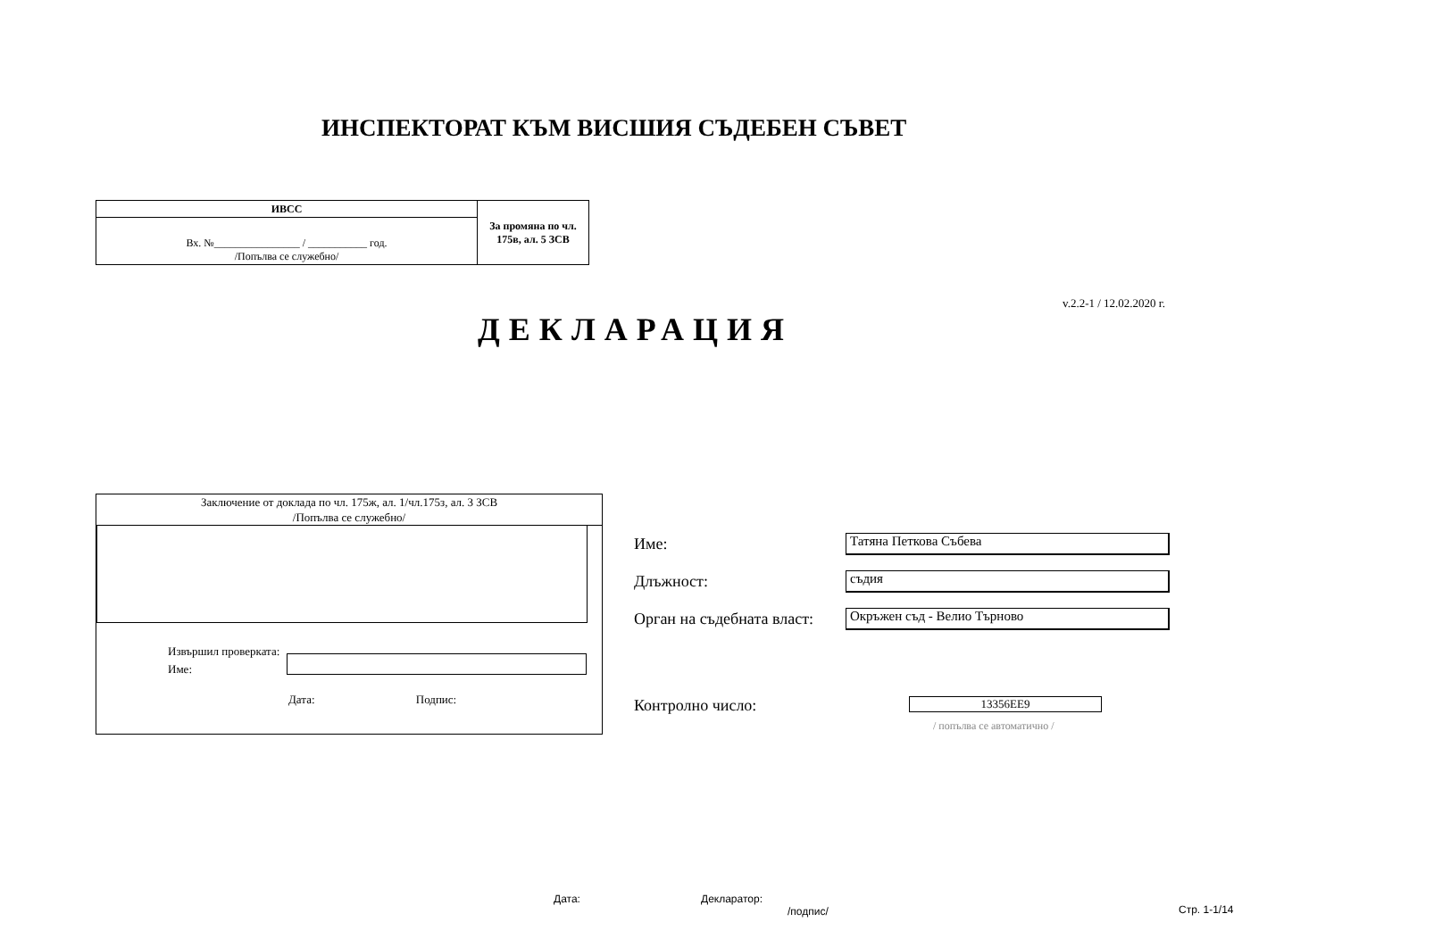ИНСПЕКТОРАТ КЪМ ВИСШИЯ СЪДЕБЕН СЪВЕТ
| ИВСС | За промяна по чл. 175в, ал. 5 ЗСВ |
| Вх. №________________ / ___________ год. /Попълва се служебно/ | |
v.2.2-1 / 12.02.2020 г.
ДЕКЛАРАЦИЯ
Заключение от доклада по чл. 175ж, ал. 1/чл.175з, ал. 3 ЗСВ
/Попълва се служебно/
Извършил проверката:
Име:
Дата: Подпис:
Име: Татяна Петкова Събева
Длъжност: съдия
Орган на съдебната власт: Окръжен съд - Велио Търново
Контролно число: 13356EE9
/ попълва се автоматично /
Дата:
Декларатор:
/подпис/
Стр. 1-1/14